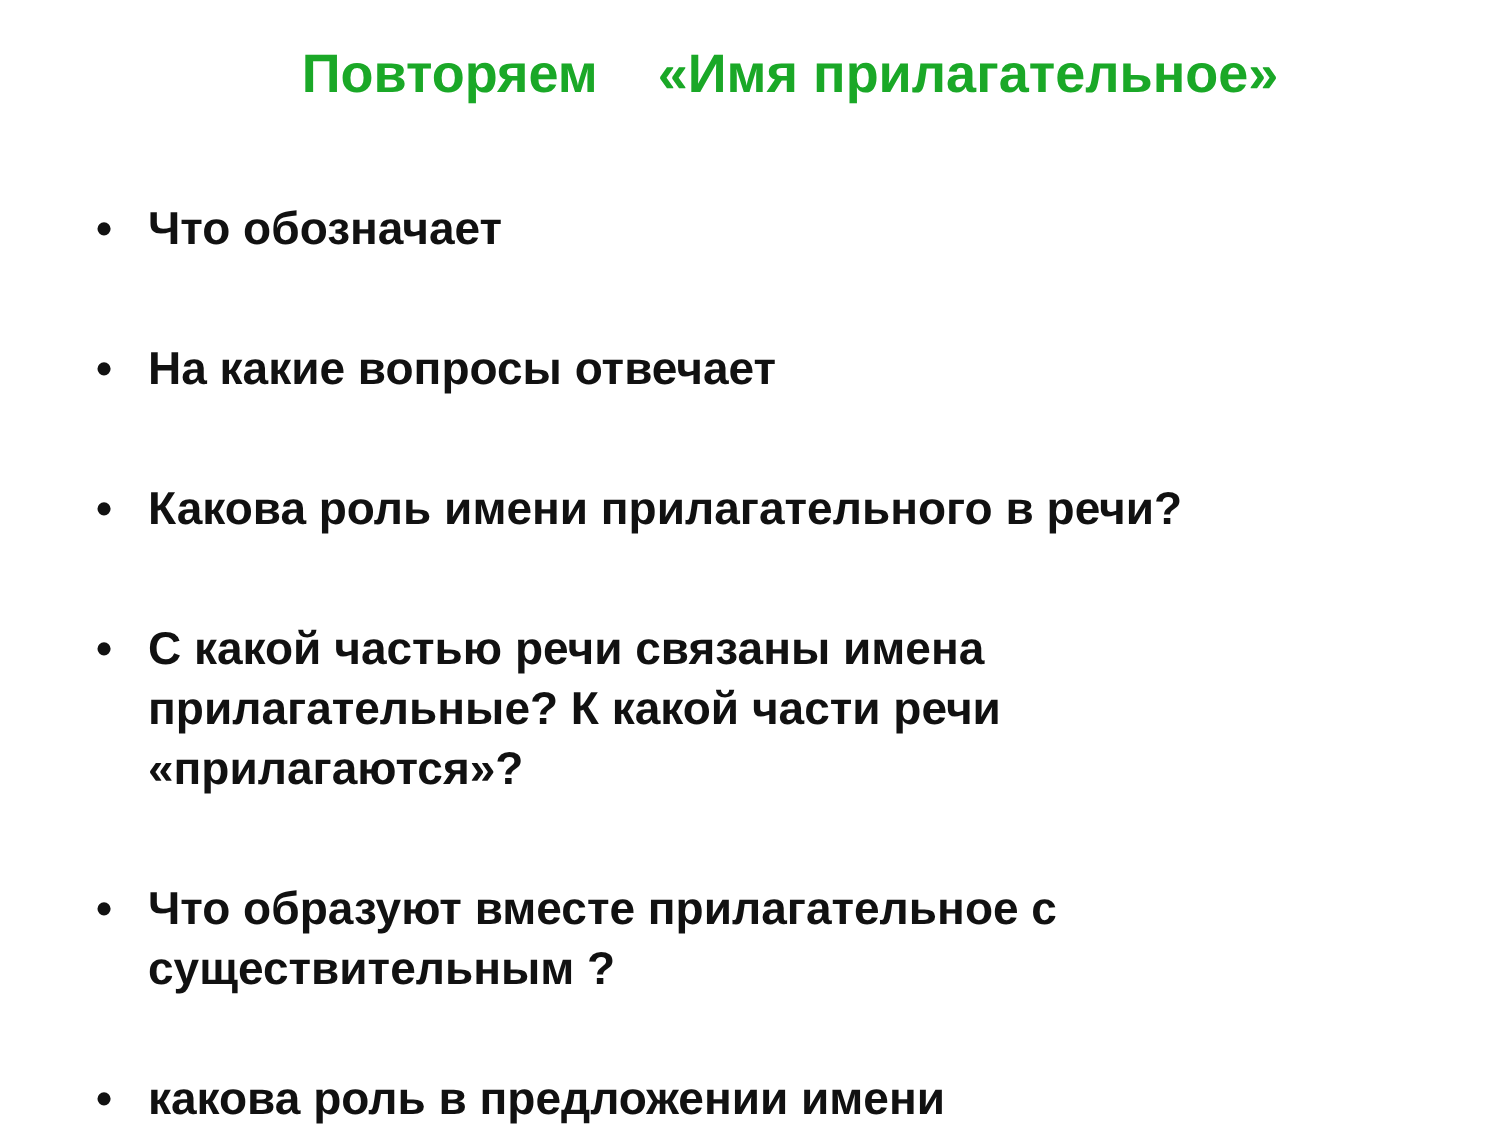Повторяем «Имя прилагательное»
• Что обозначает
• На какие вопросы отвечает
• Какова роль имени прилагательного в речи?
• С какой частью речи связаны имена прилагательные? К какой части речи «прилагаются»?
• Что образуют вместе прилагательное с существительным ?
• какова роль в предложении имени